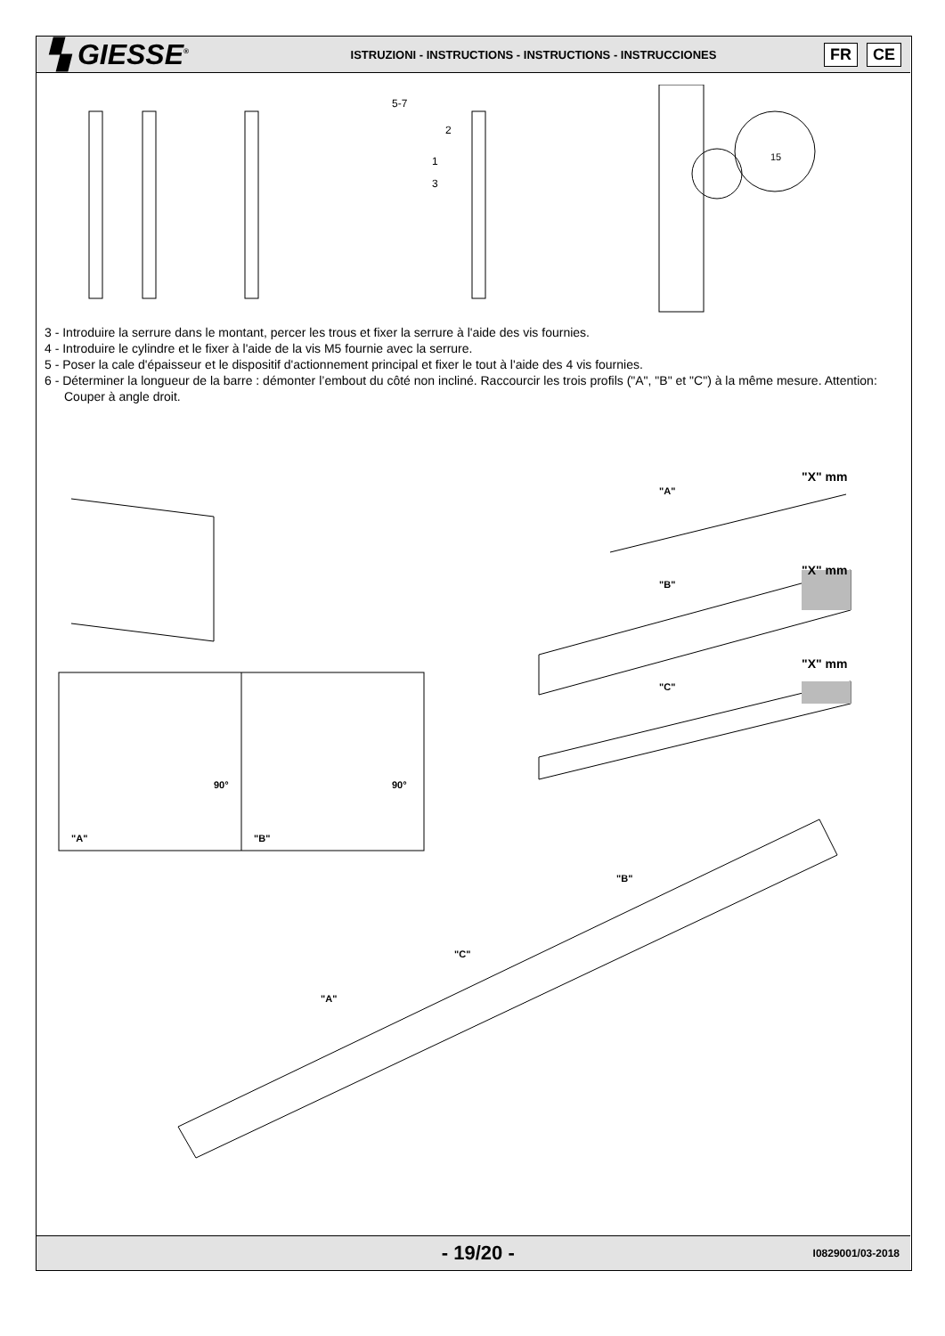▚ GIESSE<sup>®</sup>
ISTRUZIONI - INSTRUCTIONS - INSTRUCTIONS - INSTRUCCIONES
FR CE
5-7
2
1
3
15
3 - Introduire la serrure dans le montant, percer les trous et fixer la serrure à l'aide des vis fournies.
4 - Introduire le cylindre et le fixer à l'aide de la vis M5 fournie avec la serrure.
5 - Poser la cale d'épaisseur et le dispositif d'actionnement principal et fixer le tout à l'aide des 4 vis fournies.
6 - Déterminer la longueur de la barre : démonter l’embout du côté non incliné. Raccourcir les trois profils ("A", "B" et "C") à la même mesure. Attention: Couper à angle droit.
"A"
"B"
"C"
"X" mm
"X" mm
"X" mm
"A"
"B"
90°
90°
"B"
"C"
"A"
- 19/20 -
I0829001/03-2018